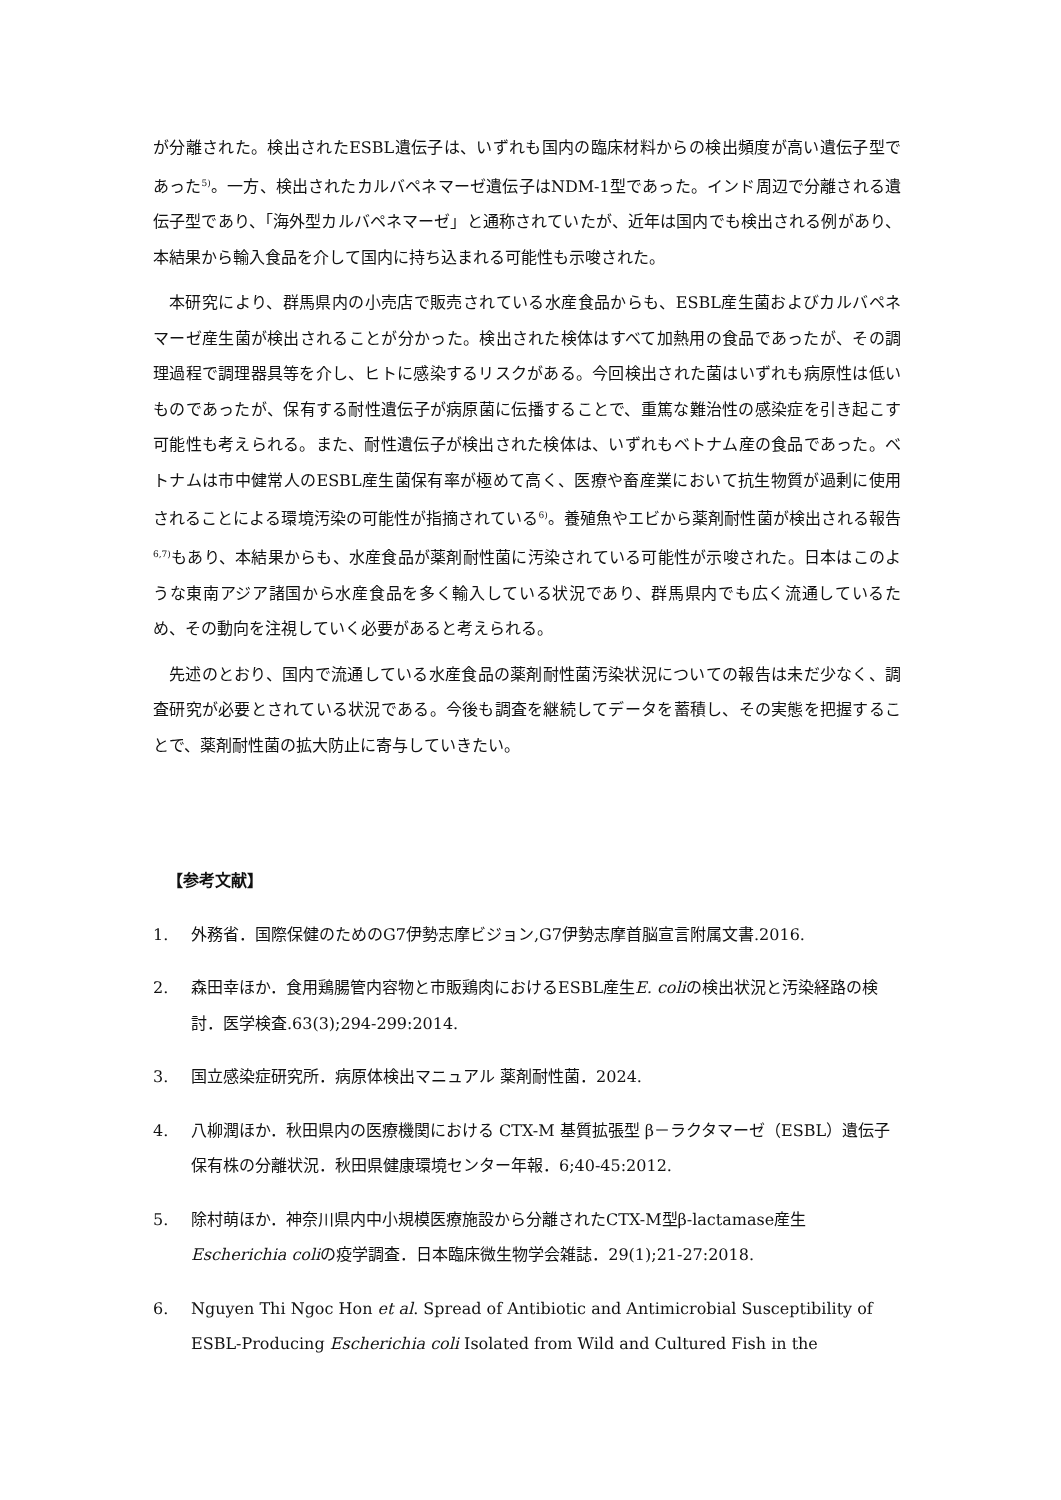が分離された。検出されたESBL遺伝子は、いずれも国内の臨床材料からの検出頻度が高い遺伝子型であった<sup>5)</sup>。一方、検出されたカルバペネマーゼ遺伝子はNDM-1型であった。インド周辺で分離される遺伝子型であり、「海外型カルバペネマーゼ」と通称されていたが、近年は国内でも検出される例があり、本結果から輸入食品を介して国内に持ち込まれる可能性も示唆された。
本研究により、群馬県内の小売店で販売されている水産食品からも、ESBL産生菌およびカルバペネマーゼ産生菌が検出されることが分かった。検出された検体はすべて加熱用の食品であったが、その調理過程で調理器具等を介し、ヒトに感染するリスクがある。今回検出された菌はいずれも病原性は低いものであったが、保有する耐性遺伝子が病原菌に伝播することで、重篤な難治性の感染症を引き起こす可能性も考えられる。また、耐性遺伝子が検出された検体は、いずれもベトナム産の食品であった。ベトナムは市中健常人のESBL産生菌保有率が極めて高く、医療や畜産業において抗生物質が過剰に使用されることによる環境汚染の可能性が指摘されている<sup>6)</sup>。養殖魚やエビから薬剤耐性菌が検出される報告<sup>6,7)</sup>もあり、本結果からも、水産食品が薬剤耐性菌に汚染されている可能性が示唆された。日本はこのような東南アジア諸国から水産食品を多く輸入している状況であり、群馬県内でも広く流通しているため、その動向を注視していく必要があると考えられる。
先述のとおり、国内で流通している水産食品の薬剤耐性菌汚染状況についての報告は未だ少なく、調査研究が必要とされている状況である。今後も調査を継続してデータを蓄積し、その実態を把握することで、薬剤耐性菌の拡大防止に寄与していきたい。
【参考文献】
1. 外務省．国際保健のためのG7伊勢志摩ビジョン,G7伊勢志摩首脳宣言附属文書.2016.
2. 森田幸ほか．食用鶏腸管内容物と市販鶏肉におけるESBL産生E. coliの検出状況と汚染経路の検討．医学検査.63(3);294-299:2014.
3. 国立感染症研究所．病原体検出マニュアル 薬剤耐性菌．2024.
4. 八柳潤ほか．秋田県内の医療機関における CTX-M 基質拡張型 β－ラクタマーゼ（ESBL）遺伝子保有株の分離状況．秋田県健康環境センター年報．6;40-45:2012.
5. 除村萌ほか．神奈川県内中小規模医療施設から分離されたCTX-M型β-lactamase産生Escherichia coliの疫学調査．日本臨床微生物学会雑誌．29(1);21-27:2018.
6. Nguyen Thi Ngoc Hon et al. Spread of Antibiotic and Antimicrobial Susceptibility of ESBL-Producing Escherichia coli Isolated from Wild and Cultured Fish in the